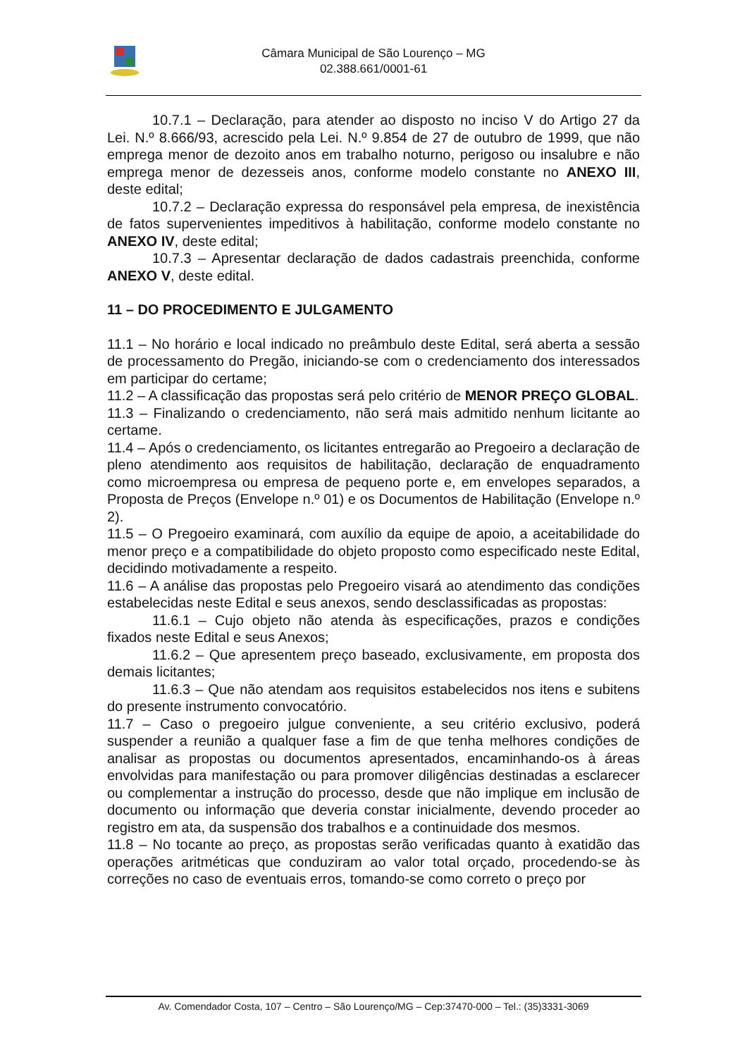Câmara Municipal de São Lourenço – MG
02.388.661/0001-61
10.7.1 – Declaração, para atender ao disposto no inciso V do Artigo 27 da Lei. N.º 8.666/93, acrescido pela Lei. N.º 9.854 de 27 de outubro de 1999, que não emprega menor de dezoito anos em trabalho noturno, perigoso ou insalubre e não emprega menor de dezesseis anos, conforme modelo constante no ANEXO III, deste edital;
10.7.2 – Declaração expressa do responsável pela empresa, de inexistência de fatos supervenientes impeditivos à habilitação, conforme modelo constante no ANEXO IV, deste edital;
10.7.3 – Apresentar declaração de dados cadastrais preenchida, conforme ANEXO V, deste edital.
11 – DO PROCEDIMENTO E JULGAMENTO
11.1 – No horário e local indicado no preâmbulo deste Edital, será aberta a sessão de processamento do Pregão, iniciando-se com o credenciamento dos interessados em participar do certame;
11.2 – A classificação das propostas será pelo critério de MENOR PREÇO GLOBAL.
11.3 – Finalizando o credenciamento, não será mais admitido nenhum licitante ao certame.
11.4 – Após o credenciamento, os licitantes entregarão ao Pregoeiro a declaração de pleno atendimento aos requisitos de habilitação, declaração de enquadramento como microempresa ou empresa de pequeno porte e, em envelopes separados, a Proposta de Preços (Envelope n.º 01) e os Documentos de Habilitação (Envelope n.º 2).
11.5 – O Pregoeiro examinará, com auxílio da equipe de apoio, a aceitabilidade do menor preço e a compatibilidade do objeto proposto como especificado neste Edital, decidindo motivadamente a respeito.
11.6 – A análise das propostas pelo Pregoeiro visará ao atendimento das condições estabelecidas neste Edital e seus anexos, sendo desclassificadas as propostas:
11.6.1 – Cujo objeto não atenda às especificações, prazos e condições fixados neste Edital e seus Anexos;
11.6.2 – Que apresentem preço baseado, exclusivamente, em proposta dos demais licitantes;
11.6.3 – Que não atendam aos requisitos estabelecidos nos itens e subitens do presente instrumento convocatório.
11.7 – Caso o pregoeiro julgue conveniente, a seu critério exclusivo, poderá suspender a reunião a qualquer fase a fim de que tenha melhores condições de analisar as propostas ou documentos apresentados, encaminhando-os à áreas envolvidas para manifestação ou para promover diligências destinadas a esclarecer ou complementar a instrução do processo, desde que não implique em inclusão de documento ou informação que deveria constar inicialmente, devendo proceder ao registro em ata, da suspensão dos trabalhos e a continuidade dos mesmos.
11.8 – No tocante ao preço, as propostas serão verificadas quanto à exatidão das operações aritméticas que conduziram ao valor total orçado, procedendo-se às correções no caso de eventuais erros, tomando-se como correto o preço por
Av. Comendador Costa, 107 – Centro – São Lourenço/MG – Cep:37470-000 – Tel.: (35)3331-3069